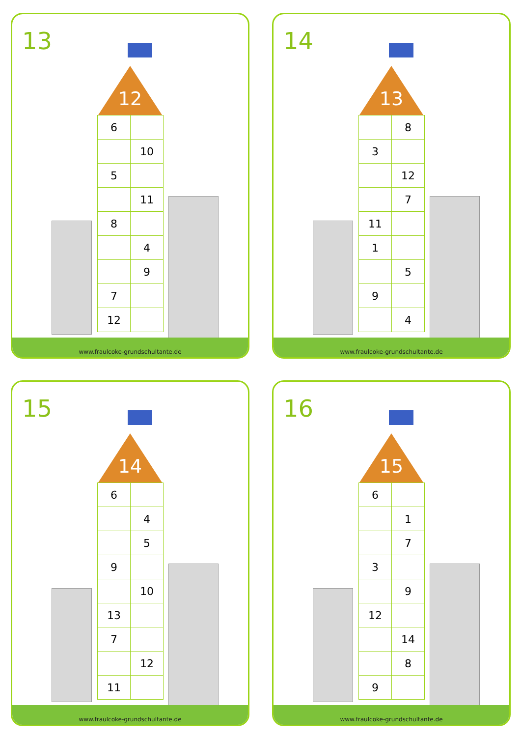13
12
| 6 | |
| | 10 |
| 5 | |
| | 11 |
| 8 | |
| | 4 |
| | 9 |
| 7 | |
| 12 | |
www.fraulcoke-grundschultante.de
14
13
| | 8 |
| 3 | |
| | 12 |
| | 7 |
| 11 | |
| 1 | |
| | 5 |
| 9 | |
| | 4 |
www.fraulcoke-grundschultante.de
15
14
| 6 | |
| | 4 |
| | 5 |
| 9 | |
| | 10 |
| 13 | |
| 7 | |
| | 12 |
| 11 | |
www.fraulcoke-grundschultante.de
16
15
| 6 | |
| | 1 |
| | 7 |
| 3 | |
| | 9 |
| 12 | |
| | 14 |
| | 8 |
| 9 | |
www.fraulcoke-grundschultante.de